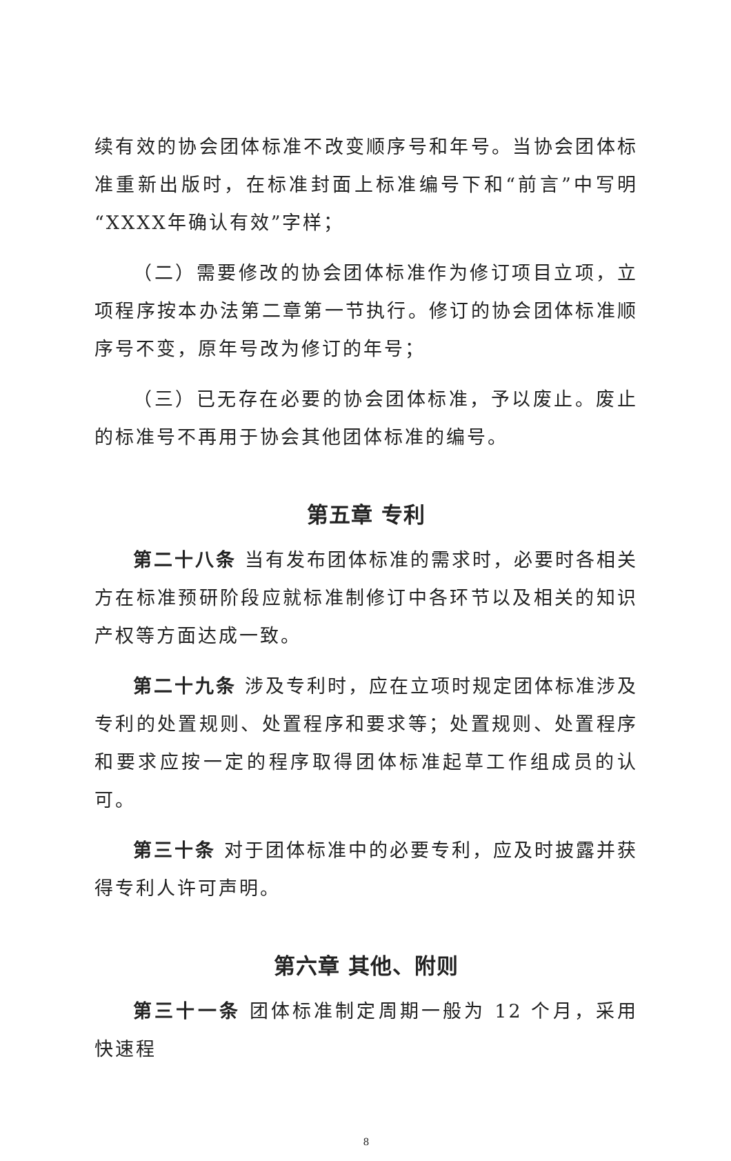续有效的协会团体标准不改变顺序号和年号。当协会团体标准重新出版时，在标准封面上标准编号下和“前言”中写明“XXXX年确认有效”字样；
（二）需要修改的协会团体标准作为修订项目立项，立项程序按本办法第二章第一节执行。修订的协会团体标准顺序号不变，原年号改为修订的年号；
（三）已无存在必要的协会团体标准，予以废止。废止的标准号不再用于协会其他团体标准的编号。
第五章 专利
第二十八条 当有发布团体标准的需求时，必要时各相关方在标准预研阶段应就标准制修订中各环节以及相关的知识产权等方面达成一致。
第二十九条 涉及专利时，应在立项时规定团体标准涉及专利的处置规则、处置程序和要求等；处置规则、处置程序和要求应按一定的程序取得团体标准起草工作组成员的认可。
第三十条 对于团体标准中的必要专利，应及时披露并获得专利人许可声明。
第六章 其他、附则
第三十一条 团体标准制定周期一般为 12 个月，采用快速程
8